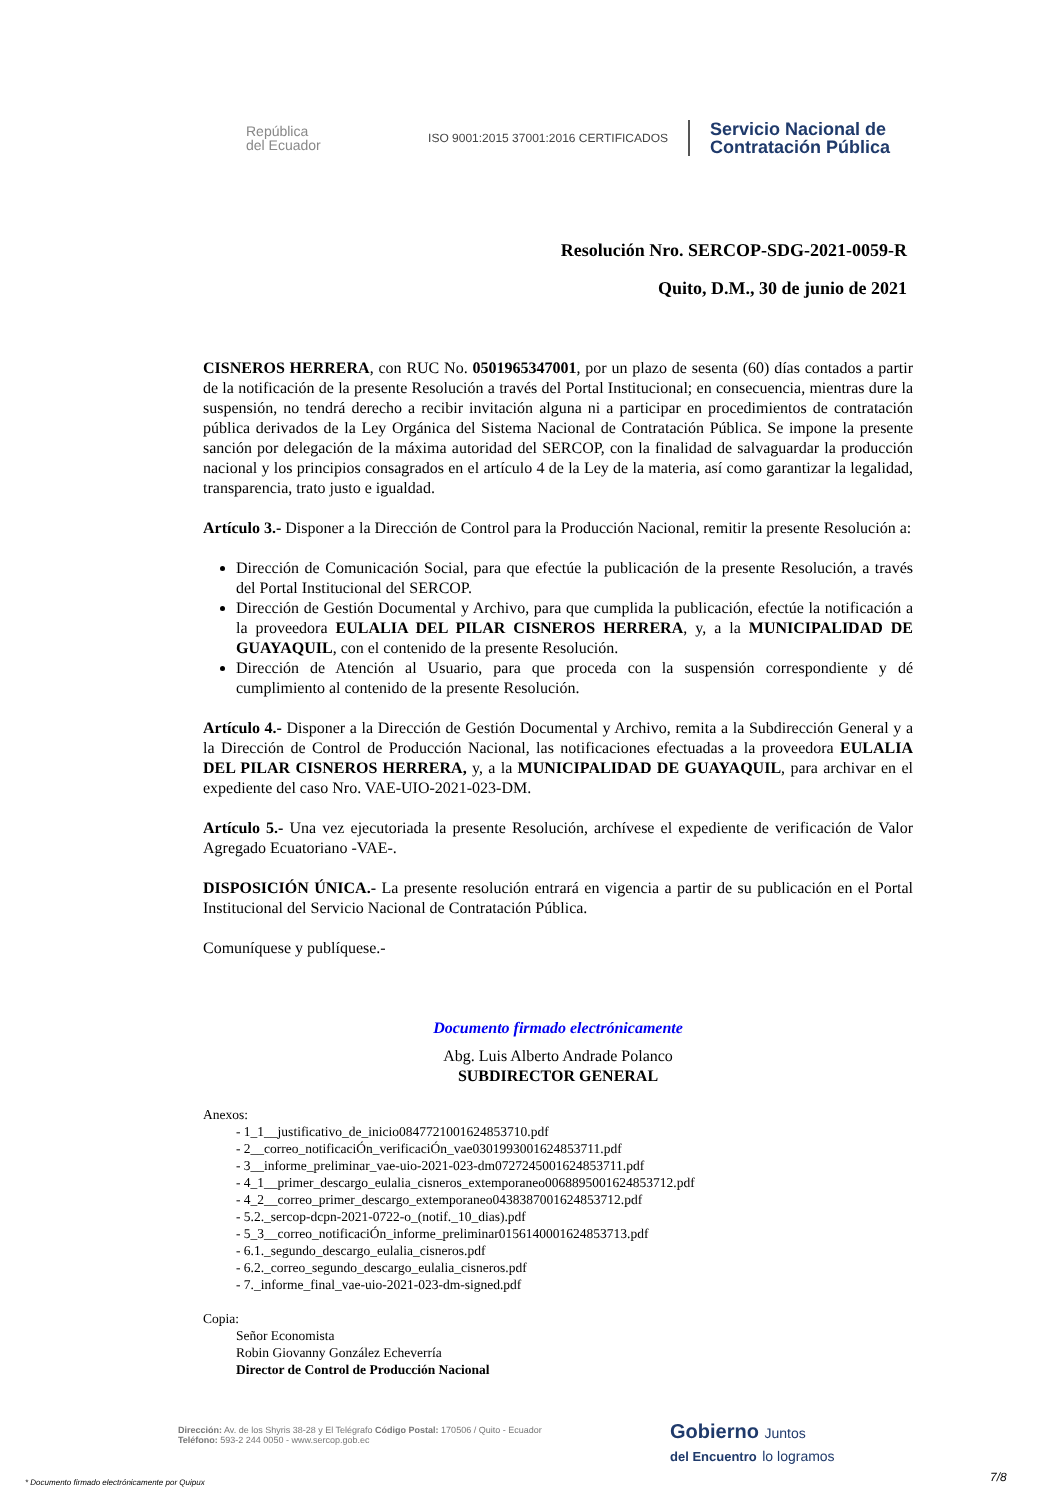República
del Ecuador
ISO 9001:2015 37001:2016 CERTIFICADOS
Servicio Nacional de
Contratación Pública
Resolución Nro. SERCOP-SDG-2021-0059-R
Quito, D.M., 30 de junio de 2021
CISNEROS HERRERA, con RUC No. 0501965347001, por un plazo de sesenta (60) días contados a partir de la notificación de la presente Resolución a través del Portal Institucional; en consecuencia, mientras dure la suspensión, no tendrá derecho a recibir invitación alguna ni a participar en procedimientos de contratación pública derivados de la Ley Orgánica del Sistema Nacional de Contratación Pública. Se impone la presente sanción por delegación de la máxima autoridad del SERCOP, con la finalidad de salvaguardar la producción nacional y los principios consagrados en el artículo 4 de la Ley de la materia, así como garantizar la legalidad, transparencia, trato justo e igualdad.
Artículo 3.- Disponer a la Dirección de Control para la Producción Nacional, remitir la presente Resolución a:
Dirección de Comunicación Social, para que efectúe la publicación de la presente Resolución, a través del Portal Institucional del SERCOP.
Dirección de Gestión Documental y Archivo, para que cumplida la publicación, efectúe la notificación a la proveedora EULALIA DEL PILAR CISNEROS HERRERA, y, a la MUNICIPALIDAD DE GUAYAQUIL, con el contenido de la presente Resolución.
Dirección de Atención al Usuario, para que proceda con la suspensión correspondiente y dé cumplimiento al contenido de la presente Resolución.
Artículo 4.- Disponer a la Dirección de Gestión Documental y Archivo, remita a la Subdirección General y a la Dirección de Control de Producción Nacional, las notificaciones efectuadas a la proveedora EULALIA DEL PILAR CISNEROS HERRERA, y, a la MUNICIPALIDAD DE GUAYAQUIL, para archivar en el expediente del caso Nro. VAE-UIO-2021-023-DM.
Artículo 5.- Una vez ejecutoriada la presente Resolución, archívese el expediente de verificación de Valor Agregado Ecuatoriano -VAE-.
DISPOSICIÓN ÚNICA.- La presente resolución entrará en vigencia a partir de su publicación en el Portal Institucional del Servicio Nacional de Contratación Pública.
Comuníquese y publíquese.-
Documento firmado electrónicamente
Abg. Luis Alberto Andrade Polanco
SUBDIRECTOR GENERAL
Anexos:
- 1_1__justificativo_de_inicio0847721001624853710.pdf
- 2__correo_notificaciÓn_verificaciÓn_vae0301993001624853711.pdf
- 3__informe_preliminar_vae-uio-2021-023-dm0727245001624853711.pdf
- 4_1__primer_descargo_eulalia_cisneros_extemporaneo0068895001624853712.pdf
- 4_2__correo_primer_descargo_extemporaneo0438387001624853712.pdf
- 5.2._sercop-dcpn-2021-0722-o_(notif._10_dias).pdf
- 5_3__correo_notificaciÓn_informe_preliminar0156140001624853713.pdf
- 6.1._segundo_descargo_eulalia_cisneros.pdf
- 6.2._correo_segundo_descargo_eulalia_cisneros.pdf
- 7._informe_final_vae-uio-2021-023-dm-signed.pdf
Copia:
Señor Economista
Robin Giovanny González Echeverría
Director de Control de Producción Nacional
Dirección: Av. de los Shyris 38-28 y El Telégrafo Código Postal: 170506 / Quito - Ecuador
Teléfono: 593-2 244 0050 - www.sercop.gob.ec
Gobierno Juntos
del Encuentro lo logramos
7/8
* Documento firmado electrónicamente por Quipux